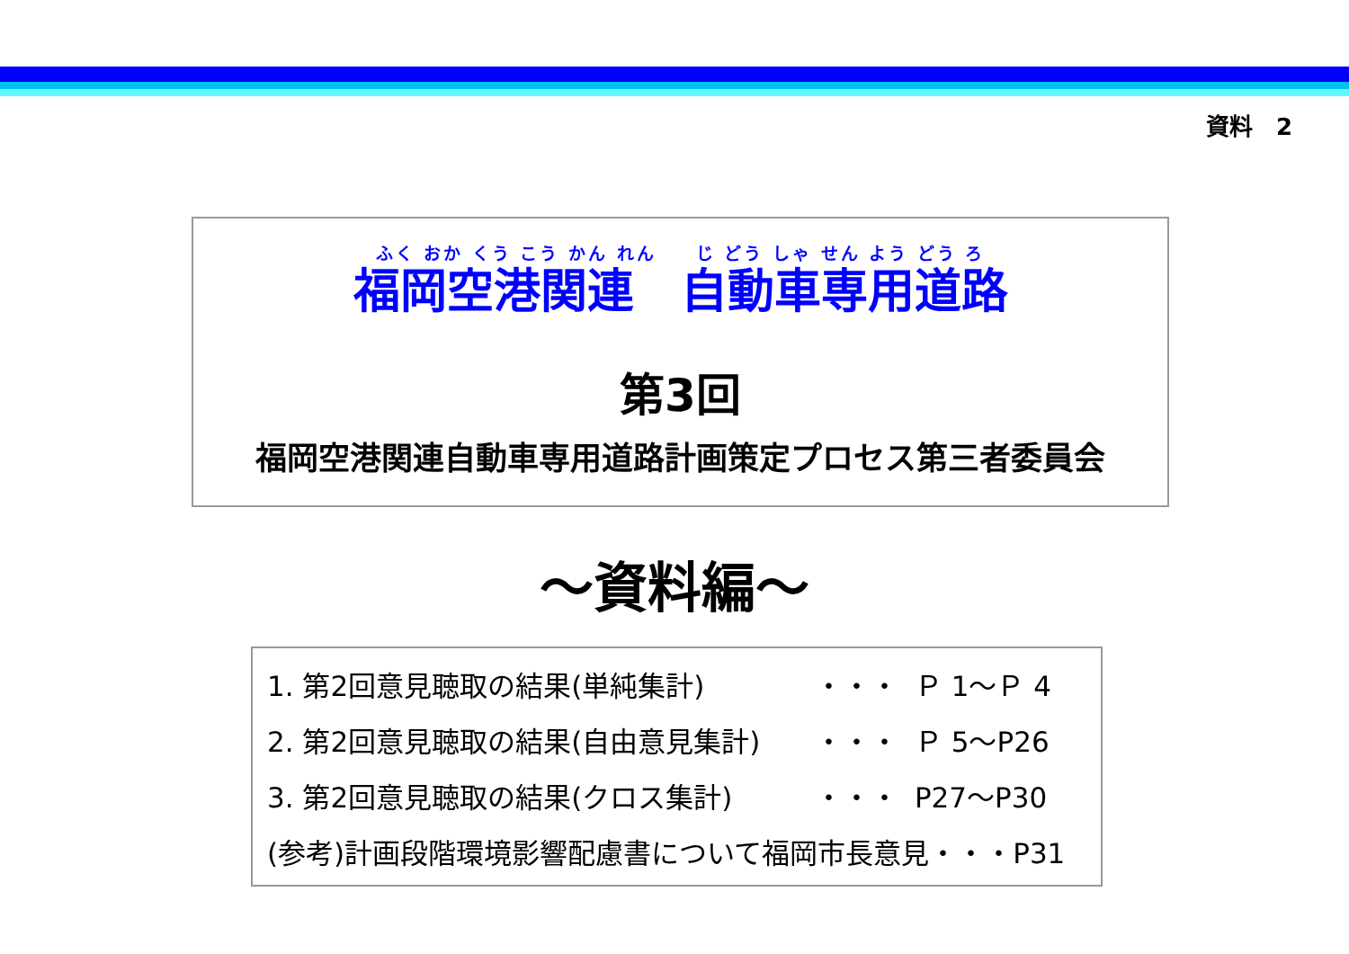資料　2
ふく おか くう こう かん れん　　じ どう しゃ せん よう どう ろ
福岡空港関連　自動車専用道路
第3回
福岡空港関連自動車専用道路計画策定プロセス第三者委員会
～資料編～
| 1. 第2回意見聴取の結果(単純集計) | ・・・ | Ｐ 1～Ｐ 4 |
| 2. 第2回意見聴取の結果(自由意見集計) | ・・・ | Ｐ 5～P26 |
| 3. 第2回意見聴取の結果(クロス集計) | ・・・ | P27～P30 |
| (参考)計画段階環境影響配慮書について福岡市長意見・・・P31 | | |